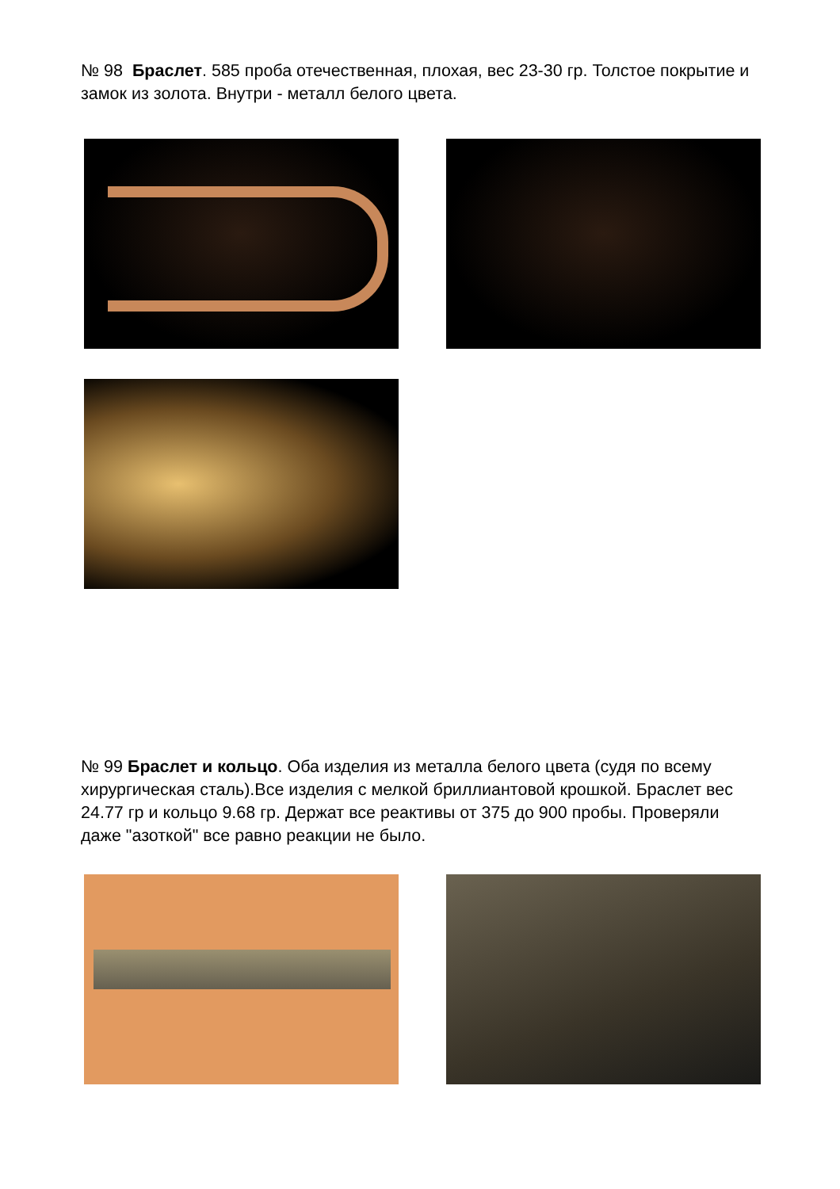№ 98 Браслет. 585 проба отечественная, плохая, вес 23-30 гр. Толстое покрытие и замок из золота. Внутри - металл белого цвета.
№ 99 Браслет и кольцо. Оба изделия из металла белого цвета (судя по всему хирургическая сталь).Все изделия с мелкой бриллиантовой крошкой. Браслет вес 24.77 гр и кольцо 9.68 гр. Держат все реактивы от 375 до 900 пробы. Проверяли даже "азоткой" все равно реакции не было.